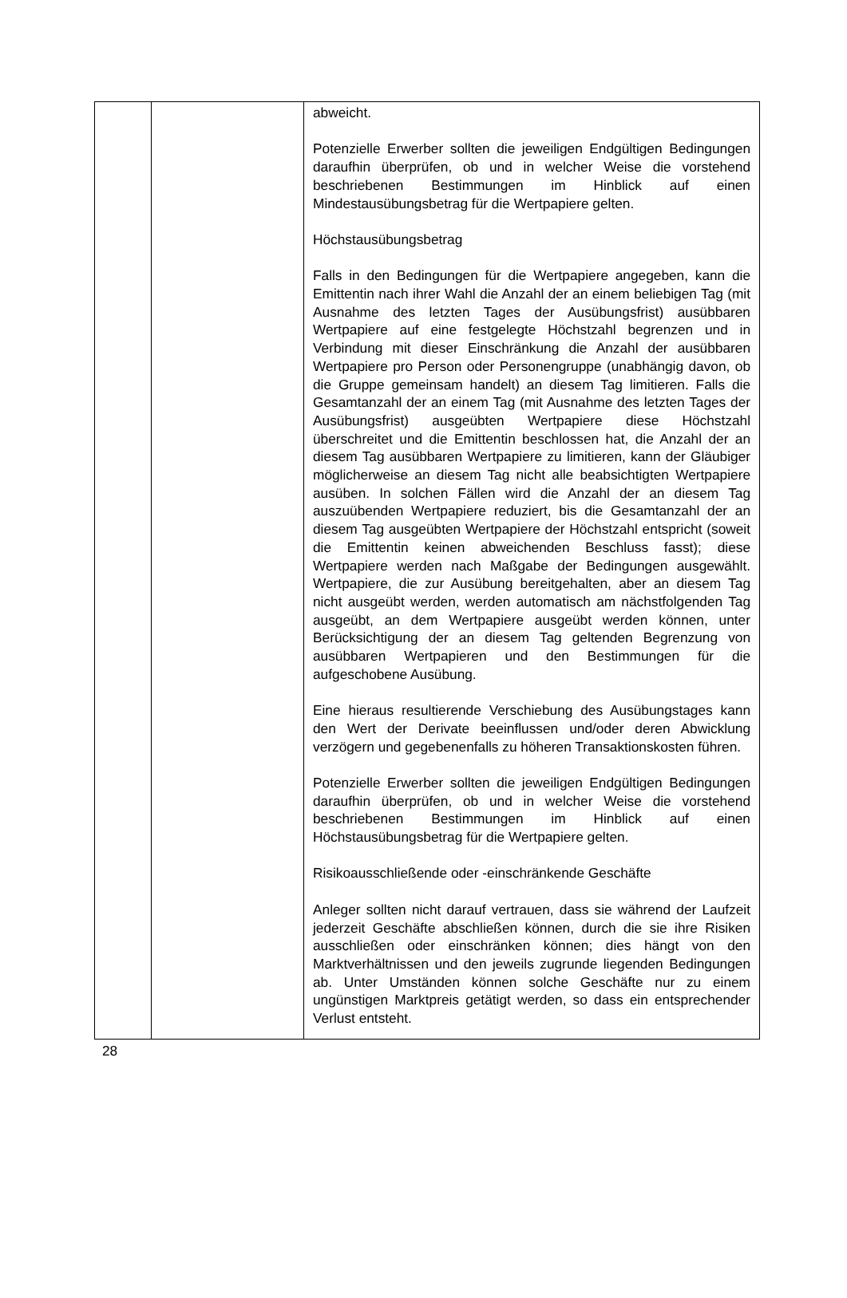| | | abweicht. Potenzielle Erwerber sollten die jeweiligen Endgültigen Bedingungen daraufhin überprüfen, ob und in welcher Weise die vorstehend beschriebenen Bestimmungen im Hinblick auf einen Mindestausübungsbetrag für die Wertpapiere gelten. Höchstausübungsbetrag Falls in den Bedingungen für die Wertpapiere angegeben, kann die Emittentin nach ihrer Wahl die Anzahl der an einem beliebigen Tag (mit Ausnahme des letzten Tages der Ausübungsfrist) ausübbaren Wertpapiere auf eine festgelegte Höchstzahl begrenzen und in Verbindung mit dieser Einschränkung die Anzahl der ausübbaren Wertpapiere pro Person oder Personengruppe (unabhängig davon, ob die Gruppe gemeinsam handelt) an diesem Tag limitieren. Falls die Gesamtanzahl der an einem Tag (mit Ausnahme des letzten Tages der Ausübungsfrist) ausgeübten Wertpapiere diese Höchstzahl überschreitet und die Emittentin beschlossen hat, die Anzahl der an diesem Tag ausübbaren Wertpapiere zu limitieren, kann der Gläubiger möglicherweise an diesem Tag nicht alle beabsichtigten Wertpapiere ausüben. In solchen Fällen wird die Anzahl der an diesem Tag auszuübenden Wertpapiere reduziert, bis die Gesamtanzahl der an diesem Tag ausgeübten Wertpapiere der Höchstzahl entspricht (soweit die Emittentin keinen abweichenden Beschluss fasst); diese Wertpapiere werden nach Maßgabe der Bedingungen ausgewählt. Wertpapiere, die zur Ausübung bereitgehalten, aber an diesem Tag nicht ausgeübt werden, werden automatisch am nächstfolgenden Tag ausgeübt, an dem Wertpapiere ausgeübt werden können, unter Berücksichtigung der an diesem Tag geltenden Begrenzung von ausübbaren Wertpapieren und den Bestimmungen für die aufgeschobene Ausübung. Eine hieraus resultierende Verschiebung des Ausübungstages kann den Wert der Derivate beeinflussen und/oder deren Abwicklung verzögern und gegebenenfalls zu höheren Transaktionskosten führen. Potenzielle Erwerber sollten die jeweiligen Endgültigen Bedingungen daraufhin überprüfen, ob und in welcher Weise die vorstehend beschriebenen Bestimmungen im Hinblick auf einen Höchstausübungsbetrag für die Wertpapiere gelten. Risikoausschließende oder -einschränkende Geschäfte Anleger sollten nicht darauf vertrauen, dass sie während der Laufzeit jederzeit Geschäfte abschließen können, durch die sie ihre Risiken ausschließen oder einschränken können; dies hängt von den Marktverhältnissen und den jeweils zugrunde liegenden Bedingungen ab. Unter Umständen können solche Geschäfte nur zu einem ungünstigen Marktpreis getätigt werden, so dass ein entsprechender Verlust entsteht. |
28